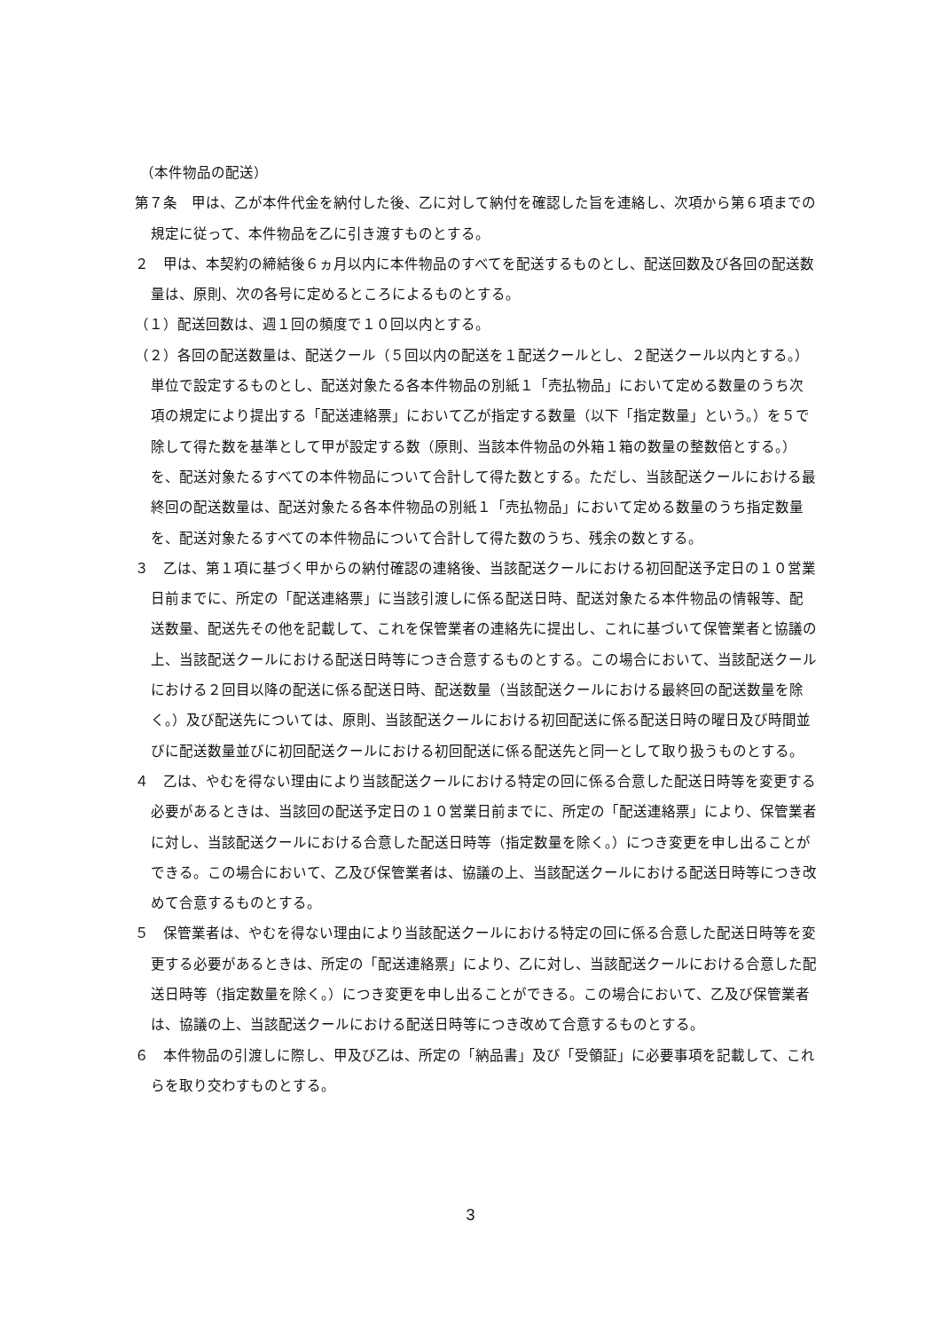（本件物品の配送）
第７条　甲は、乙が本件代金を納付した後、乙に対して納付を確認した旨を連絡し、次項から第６項までの規定に従って、本件物品を乙に引き渡すものとする。
２　甲は、本契約の締結後６ヵ月以内に本件物品のすべてを配送するものとし、配送回数及び各回の配送数量は、原則、次の各号に定めるところによるものとする。
（１）配送回数は、週１回の頻度で１０回以内とする。
（２）各回の配送数量は、配送クール（５回以内の配送を１配送クールとし、２配送クール以内とする。）単位で設定するものとし、配送対象たる各本件物品の別紙１「売払物品」において定める数量のうち次項の規定により提出する「配送連絡票」において乙が指定する数量（以下「指定数量」という。）を５で除して得た数を基準として甲が設定する数（原則、当該本件物品の外箱１箱の数量の整数倍とする。）を、配送対象たるすべての本件物品について合計して得た数とする。ただし、当該配送クールにおける最終回の配送数量は、配送対象たる各本件物品の別紙１「売払物品」において定める数量のうち指定数量を、配送対象たるすべての本件物品について合計して得た数のうち、残余の数とする。
３　乙は、第１項に基づく甲からの納付確認の連絡後、当該配送クールにおける初回配送予定日の１０営業日前までに、所定の「配送連絡票」に当該引渡しに係る配送日時、配送対象たる本件物品の情報等、配送数量、配送先その他を記載して、これを保管業者の連絡先に提出し、これに基づいて保管業者と協議の上、当該配送クールにおける配送日時等につき合意するものとする。この場合において、当該配送クールにおける２回目以降の配送に係る配送日時、配送数量（当該配送クールにおける最終回の配送数量を除く。）及び配送先については、原則、当該配送クールにおける初回配送に係る配送日時の曜日及び時間並びに配送数量並びに初回配送クールにおける初回配送に係る配送先と同一として取り扱うものとする。
４　乙は、やむを得ない理由により当該配送クールにおける特定の回に係る合意した配送日時等を変更する必要があるときは、当該回の配送予定日の１０営業日前までに、所定の「配送連絡票」により、保管業者に対し、当該配送クールにおける合意した配送日時等（指定数量を除く。）につき変更を申し出ることができる。この場合において、乙及び保管業者は、協議の上、当該配送クールにおける配送日時等につき改めて合意するものとする。
５　保管業者は、やむを得ない理由により当該配送クールにおける特定の回に係る合意した配送日時等を変更する必要があるときは、所定の「配送連絡票」により、乙に対し、当該配送クールにおける合意した配送日時等（指定数量を除く。）につき変更を申し出ることができる。この場合において、乙及び保管業者は、協議の上、当該配送クールにおける配送日時等につき改めて合意するものとする。
６　本件物品の引渡しに際し、甲及び乙は、所定の「納品書」及び「受領証」に必要事項を記載して、これらを取り交わすものとする。
3